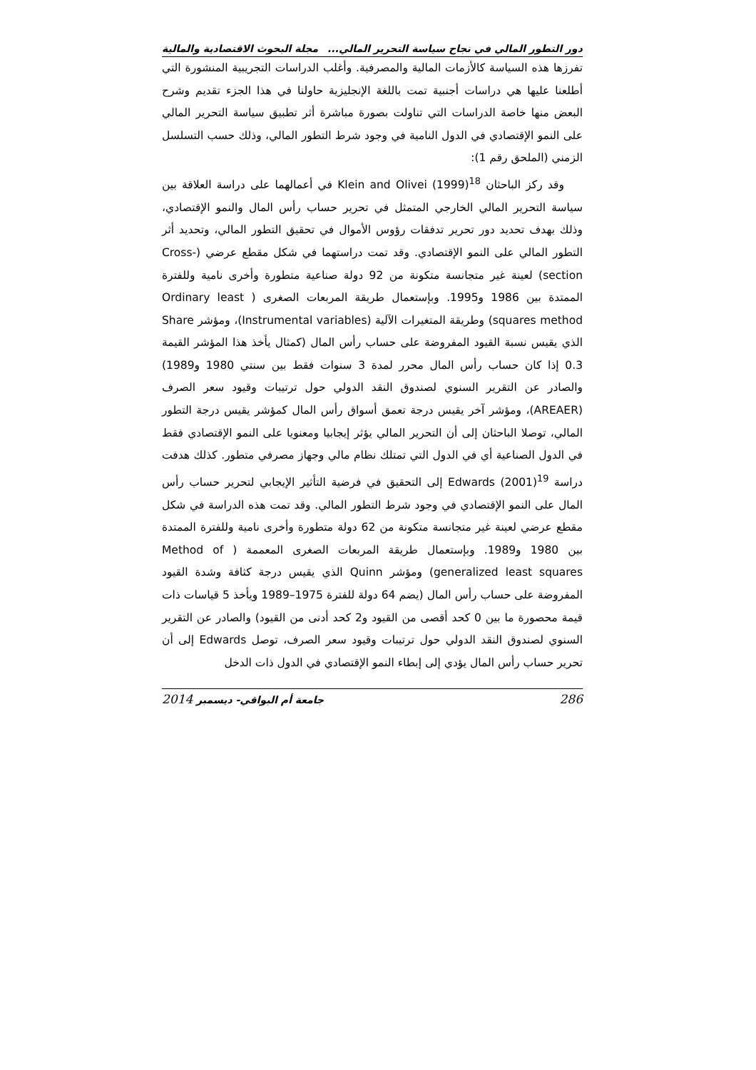دور التطور المالي في نجاح سياسة التحرير المالي... مجلة البحوث الاقتصادية والمالية
تفرزها هذه السياسة كالأزمات المالية والمصرفية. وأغلب الدراسات التجريبية المنشورة التي أطلعنا عليها هي دراسات أجنبية تمت باللغة الإنجليزية حاولنا في هذا الجزء تقديم وشرح البعض منها خاصة الدراسات التي تناولت بصورة مباشرة أثر تطبيق سياسة التحرير المالي على النمو الإقتصادي في الدول النامية في وجود شرط التطور المالي، وذلك حسب التسلسل الزمني (الملحق رقم 1):
وقد ركز الباحثان Klein and Olivei (1999)<sup>18</sup> في أعمالهما على دراسة العلاقة بين سياسة التحرير المالي الخارجي المتمثل في تحرير حساب رأس المال والنمو الإقتصادي، وذلك بهدف تحديد دور تحرير تدفقات رؤوس الأموال في تحقيق التطور المالي، وتحديد أثر التطور المالي على النمو الإقتصادي. وقد تمت دراستهما في شكل مقطع عرضي (Cross-section) لعينة غير متجانسة متكونة من 92 دولة صناعية متطورة وأخرى نامية وللفترة الممتدة بين 1986 و1995. وبإستعمال طريقة المربعات الصغرى ( Ordinary least squares method) وطريقة المتغيرات الآلية (Instrumental variables)، ومؤشر Share الذي يقيس نسبة القيود المفروضة على حساب رأس المال (كمثال يأخذ هذا المؤشر القيمة 0.3 إذا كان حساب رأس المال محرر لمدة 3 سنوات فقط بين سنتي 1980 و1989) والصادر عن التقرير السنوي لصندوق النقد الدولي حول ترتيبات وقيود سعر الصرف (AREAER)، ومؤشر آخر يقيس درجة تعمق أسواق رأس المال كمؤشر يقيس درجة التطور المالي، توصلا الباحثان إلى أن التحرير المالي يؤثر إيجابيا ومعنويا على النمو الإقتصادي فقط في الدول الصناعية أي في الدول التي تمتلك نظام مالي وجهاز مصرفي متطور. كذلك هدفت دراسة Edwards (2001)<sup>19</sup> إلى التحقيق في فرضية التأثير الإيجابي لتحرير حساب رأس المال على النمو الإقتصادي في وجود شرط التطور المالي. وقد تمت هذه الدراسة في شكل مقطع عرضي لعينة غير متجانسة متكونة من 62 دولة متطورة وأخرى نامية وللفترة الممتدة بين 1980 و1989. وبإستعمال طريقة المربعات الصغرى المعممة ( Method of generalized least squares) ومؤشر Quinn الذي يقيس درجة كثافة وشدة القيود المفروضة على حساب رأس المال (يضم 64 دولة للفترة 1975–1989 ويأخذ 5 قياسات ذات قيمة محصورة ما بين 0 كحد أقصى من القيود و2 كحد أدنى من القيود) والصادر عن التقرير السنوي لصندوق النقد الدولي حول ترتيبات وقيود سعر الصرف، توصل Edwards إلى أن تحرير حساب رأس المال يؤدي إلى إبطاء النمو الإقتصادي في الدول ذات الدخل
286 جامعة أم البواقي- ديسمبر 2014